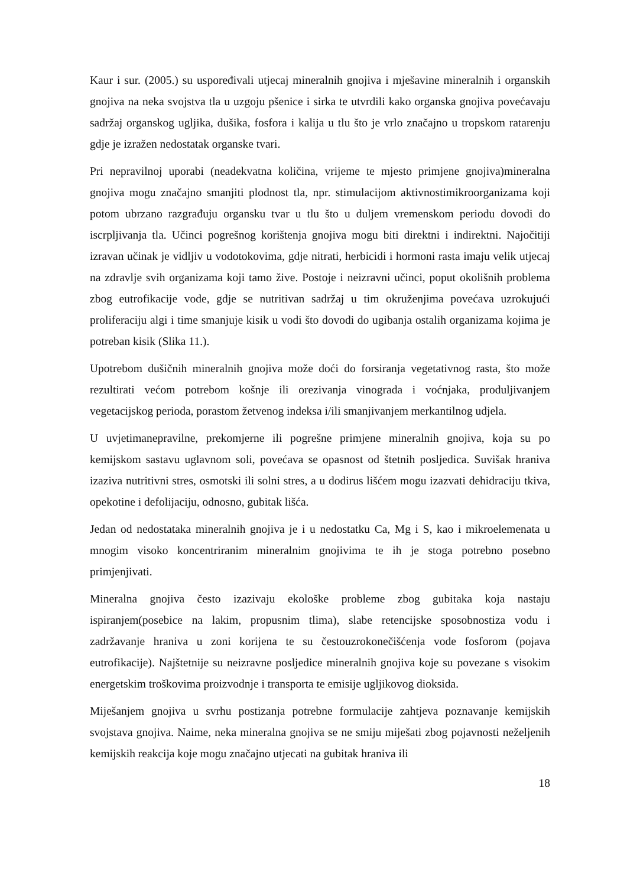Kaur i sur. (2005.) su uspoređivali utjecaj mineralnih gnojiva i mješavine mineralnih i organskih gnojiva na neka svojstva tla u uzgoju pšenice i sirka te utvrdili kako organska gnojiva povećavaju sadržaj organskog ugljika, dušika, fosfora i kalija u tlu što je vrlo značajno u tropskom ratarenju gdje je izražen nedostatak organske tvari.
Pri nepravilnoj uporabi (neadekvatna količina, vrijeme te mjesto primjene gnojiva)mineralna gnojiva mogu značajno smanjiti plodnost tla, npr. stimulacijom aktivnostimikroorganizama koji potom ubrzano razgrađuju organsku tvar u tlu što u duljem vremenskom periodu dovodi do iscrpljivanja tla. Učinci pogrešnog korištenja gnojiva mogu biti direktni i indirektni. Najočitiji izravan učinak je vidljiv u vodotokovima, gdje nitrati, herbicidi i hormoni rasta imaju velik utjecaj na zdravlje svih organizama koji tamo žive. Postoje i neizravni učinci, poput okolišnih problema zbog eutrofikacije vode, gdje se nutritivan sadržaj u tim okruženjima povećava uzrokujući proliferaciju algi i time smanjuje kisik u vodi što dovodi do ugibanja ostalih organizama kojima je potreban kisik (Slika 11.).
Upotrebom dušičnih mineralnih gnojiva može doći do forsiranja vegetativnog rasta, što može rezultirati većom potrebom košnje ili orezivanja vinograda i voćnjaka, produljivanjem vegetacijskog perioda, porastom žetvenog indeksa i/ili smanjivanjem merkantilnog udjela.
U uvjetimanepravilne, prekomjerne ili pogrešne primjene mineralnih gnojiva, koja su po kemijskom sastavu uglavnom soli, povećava se opasnost od štetnih posljedica. Suvišak hraniva izaziva nutritivni stres, osmotski ili solni stres, a u dodirus lišćem mogu izazvati dehidraciju tkiva, opekotine i defolijaciju, odnosno, gubitak lišća.
Jedan od nedostataka mineralnih gnojiva je i u nedostatku Ca, Mg i S, kao i mikroelemenata u mnogim visoko koncentriranim mineralnim gnojivima te ih je stoga potrebno posebno primjenjivati.
Mineralna gnojiva često izazivaju ekološke probleme zbog gubitaka koja nastaju ispiranjem(posebice na lakim, propusnim tlima), slabe retencijske sposobnostiza vodu i zadržavanje hraniva u zoni korijena te su čestouzrokonečišćenja vode fosforom (pojava eutrofikacije). Najštetnije su neizravne posljedice mineralnih gnojiva koje su povezane s visokim energetskim troškovima proizvodnje i transporta te emisije ugljikovog dioksida.
Miješanjem gnojiva u svrhu postizanja potrebne formulacije zahtjeva poznavanje kemijskih svojstava gnojiva. Naime, neka mineralna gnojiva se ne smiju miješati zbog pojavnosti neželjenih kemijskih reakcija koje mogu značajno utjecati na gubitak hraniva ili
18